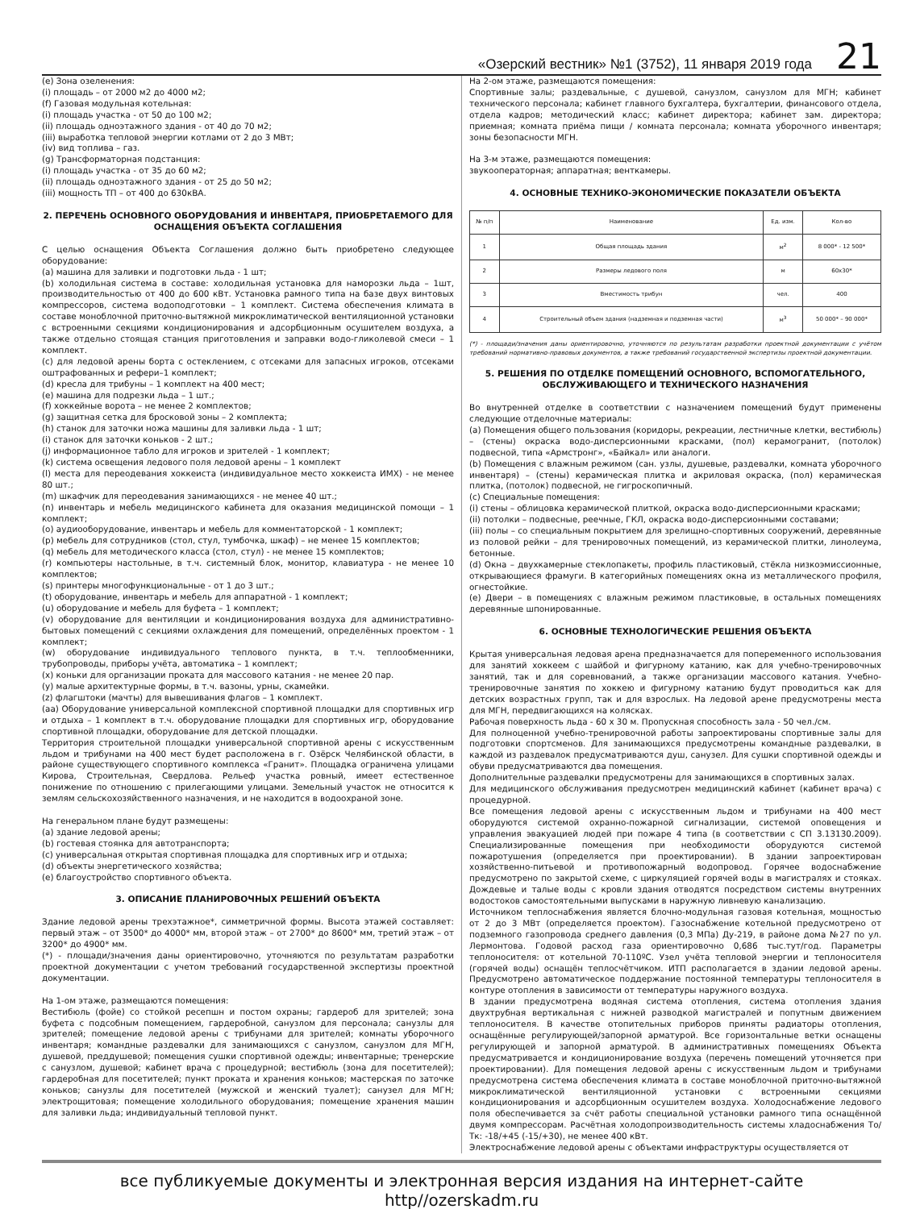«Озерский вестник» №1 (3752), 11 января 2019 года 21
(e) Зона озеленения:
(i) площадь – от 2000 м2 до 4000 м2;
(f) Газовая модульная котельная:
(i) площадь участка - от 50 до 100 м2;
(ii) площадь одноэтажного здания - от 40 до 70 м2;
(iii) выработка тепловой энергии котлами от 2 до 3 МВт;
(iv) вид топлива – газ.
(g) Трансформаторная подстанция:
(i) площадь участка - от 35 до 60 м2;
(ii) площадь одноэтажного здания - от 25 до 50 м2;
(iii) мощность ТП – от 400 до 630кВА.
2. ПЕРЕЧЕНЬ ОСНОВНОГО ОБОРУДОВАНИЯ И ИНВЕНТАРЯ, ПРИОБРЕТАЕМОГО ДЛЯ ОСНАЩЕНИЯ ОБЪЕКТА СОГЛАШЕНИЯ
С целью оснащения Объекта Соглашения должно быть приобретено следующее оборудование:
(a) машина для заливки и подготовки льда - 1 шт;
(b) холодильная система в составе: холодильная установка для наморозки льда – 1шт, производительностью от 400 до 600 кВт. Установка рамного типа на базе двух винтовых компрессоров, система водоподготовки – 1 комплект. Система обеспечения климата в составе моноблочной приточно-вытяжной микроклиматической вентиляционной установки с встроенными секциями кондиционирования и адсорбционным осушителем воздуха, а также отдельно стоящая станция приготовления и заправки водо-гликолевой смеси – 1 комплект.
(c) для ледовой арены борта с остеклением, с отсеками для запасных игроков, отсеками оштрафованных и рефери–1 комплект;
(d) кресла для трибуны – 1 комплект на 400 мест;
(e) машина для подрезки льда – 1 шт.;
(f) хоккейные ворота – не менее 2 комплектов;
(g) защитная сетка для бросковой зоны – 2 комплекта;
(h) станок для заточки ножа машины для заливки льда - 1 шт;
(i) станок для заточки коньков - 2 шт.;
(j) информационное табло для игроков и зрителей - 1 комплект;
(k) система освещения ледового поля ледовой арены – 1 комплект
(l) места для переодевания хоккеиста (индивидуальное место хоккеиста ИМХ) - не менее 80 шт.;
(m) шкафчик для переодевания занимающихся - не менее 40 шт.;
(n) инвентарь и мебель медицинского кабинета для оказания медицинской помощи – 1 комплект;
(o) аудиооборудование, инвентарь и мебель для комментаторской - 1 комплект;
(p) мебель для сотрудников (стол, стул, тумбочка, шкаф) – не менее 15 комплектов;
(q) мебель для методического класса (стол, стул) - не менее 15 комплектов;
(r) компьютеры настольные, в т.ч. системный блок, монитор, клавиатура - не менее 10 комплектов;
(s) принтеры многофункциональные - от 1 до 3 шт.;
(t) оборудование, инвентарь и мебель для аппаратной - 1 комплект;
(u) оборудование и мебель для буфета – 1 комплект;
(v) оборудование для вентиляции и кондиционирования воздуха для административно-бытовых помещений с секциями охлаждения для помещений, определённых проектом - 1 комплект;
(w) оборудование индивидуального теплового пункта, в т.ч. теплообменники, трубопроводы, приборы учёта, автоматика – 1 комплект;
(x) коньки для организации проката для массового катания - не менее 20 пар.
(y) малые архитектурные формы, в т.ч. вазоны, урны, скамейки.
(z) флагштоки (мачты) для вывешивания флагов – 1 комплект.
(aa) Оборудование универсальной комплексной спортивной площадки для спортивных игр и отдыха – 1 комплект в т.ч. оборудование площадки для спортивных игр, оборудование спортивной площадки, оборудование для детской площадки.
Территория строительной площадки универсальной спортивной арены с искусственным льдом и трибунами на 400 мест будет расположена в г. Озёрск Челябинской области, в районе существующего спортивного комплекса «Гранит». Площадка ограничена улицами Кирова, Строительная, Свердлова. Рельеф участка ровный, имеет естественное понижение по отношению с прилегающими улицами. Земельный участок не относится к землям сельскохозяйственного назначения, и не находится в водоохраной зоне.
На генеральном плане будут размещены:
(a) здание ледовой арены;
(b) гостевая стоянка для автотранспорта;
(c) универсальная открытая спортивная площадка для спортивных игр и отдыха;
(d) объекты энергетического хозяйства;
(e) благоустройство спортивного объекта.
3. ОПИСАНИЕ ПЛАНИРОВОЧНЫХ РЕШЕНИЙ ОБЪЕКТА
Здание ледовой арены трехэтажное*, симметричной формы. Высота этажей составляет: первый этаж – от 3500* до 4000* мм, второй этаж – от 2700* до 8600* мм, третий этаж – от 3200* до 4900* мм.
(*) - площади/значения даны ориентировочно, уточняются по результатам разработки проектной документации с учетом требований государственной экспертизы проектной документации.
На 1-ом этаже, размещаются помещения:
Вестибюль (фойе) со стойкой ресепшн и постом охраны; гардероб для зрителей; зона буфета с подсобным помещением, гардеробной, санузлом для персонала; санузлы для зрителей; помещение ледовой арены с трибунами для зрителей; комнаты уборочного инвентаря; командные раздевалки для занимающихся с санузлом, санузлом для МГН, душевой, преддушевой; помещения сушки спортивной одежды; инвентарные; тренерские с санузлом, душевой; кабинет врача с процедурной; вестибюль (зона для посетителей); гардеробная для посетителей; пункт проката и хранения коньков; мастерская по заточке коньков; санузлы для посетителей (мужской и женский туалет); санузел для МГН; электрощитовая; помещение холодильного оборудования; помещение хранения машин для заливки льда; индивидуальный тепловой пункт.
На 2-ом этаже, размещаются помещения:
Спортивные залы; раздевальные, с душевой, санузлом, санузлом для МГН; кабинет технического персонала; кабинет главного бухгалтера, бухгалтерии, финансового отдела, отдела кадров; методический класс; кабинет директора; кабинет зам. директора; приемная; комната приёма пищи / комната персонала; комната уборочного инвентаря; зоны безопасности МГН.
На 3-м этаже, размещаются помещения:
звукооператорная; аппаратная; венткамеры.
4. ОСНОВНЫЕ ТЕХНИКО-ЭКОНОМИЧЕСКИЕ ПОКАЗАТЕЛИ ОБЪЕКТА
| № п/п | Наименование | Ед. изм. | Кол-во |
| --- | --- | --- | --- |
| 1 | Общая площадь здания | м<sup>2</sup> | 8 000* - 12 500* |
| 2 | Размеры ледового поля | м | 60х30* |
| 3 | Вместимость трибун | чел. | 400 |
| 4 | Строительный объем здания (надземная и подземная части) | м<sup>3</sup> | 50 000* – 90 000* |
(*) - площади/значения даны ориентировочно, уточняются по результатам разработки проектной документации с учётом требований нормативно-правовых документов, а также требований государственной экспертизы проектной документации.
5. РЕШЕНИЯ ПО ОТДЕЛКЕ ПОМЕЩЕНИЙ ОСНОВНОГО, ВСПОМОГАТЕЛЬНОГО, ОБСЛУЖИВАЮЩЕГО И ТЕХНИЧЕСКОГО НАЗНАЧЕНИЯ
Во внутренней отделке в соответствии с назначением помещений будут применены следующие отделочные материалы:
(a) Помещения общего пользования (коридоры, рекреации, лестничные клетки, вестибюль) – (стены) окраска водо-дисперсионными красками, (пол) керамогранит, (потолок) подвесной, типа «Армстронг», «Байкал» или аналоги.
(b) Помещения с влажным режимом (сан. узлы, душевые, раздевалки, комната уборочного инвентаря) – (стены) керамическая плитка и акриловая окраска, (пол) керамическая плитка, (потолок) подвесной, не гигроскопичный.
(c) Специальные помещения:
(i) стены – облицовка керамической плиткой, окраска водо-дисперсионными красками;
(ii) потолки – подвесные, реечные, ГКЛ, окраска водо-дисперсионными составами;
(iii) полы – со специальным покрытием для зрелищно-спортивных сооружений, деревянные из половой рейки – для тренировочных помещений, из керамической плитки, линолеума, бетонные.
(d) Окна – двухкамерные стеклопакеты, профиль пластиковый, стёкла низкоэмиссионные, открывающиеся фрамуги. В категорийных помещениях окна из металлического профиля, огнестойкие.
(e) Двери – в помещениях с влажным режимом пластиковые, в остальных помещениях деревянные шпонированные.
6. ОСНОВНЫЕ ТЕХНОЛОГИЧЕСКИЕ РЕШЕНИЯ ОБЪЕКТА
Крытая универсальная ледовая арена предназначается для попеременного использования для занятий хоккеем с шайбой и фигурному катанию, как для учебно-тренировочных занятий, так и для соревнований, а также организации массового катания. Учебно-тренировочные занятия по хоккею и фигурному катанию будут проводиться как для детских возрастных групп, так и для взрослых. На ледовой арене предусмотрены места для МГН, передвигающихся на колясках.
Рабочая поверхность льда - 60 х 30 м. Пропускная способность зала - 50 чел./см.
Для полноценной учебно-тренировочной работы запроектированы спортивные залы для подготовки спортсменов. Для занимающихся предусмотрены командные раздевалки, в каждой из раздевалок предусматриваются душ, санузел. Для сушки спортивной одежды и обуви предусматриваются два помещения.
Дополнительные раздевалки предусмотрены для занимающихся в спортивных залах.
Для медицинского обслуживания предусмотрен медицинский кабинет (кабинет врача) с процедурной.
Все помещения ледовой арены с искусственным льдом и трибунами на 400 мест оборудуются системой охранно-пожарной сигнализации, системой оповещения и управления эвакуацией людей при пожаре 4 типа (в соответствии с СП 3.13130.2009). Специализированные помещения при необходимости оборудуются системой пожаротушения (определяется при проектировании). В здании запроектирован хозяйственно-питьевой и противопожарный водопровод. Горячее водоснабжение предусмотрено по закрытой схеме, с циркуляцией горячей воды в магистралях и стояках. Дождевые и талые воды с кровли здания отводятся посредством системы внутренних водостоков самостоятельными выпусками в наружную ливневую канализацию.
Источником теплоснабжения является блочно-модульная газовая котельная, мощностью от 2 до 3 МВт (определяется проектом). Газоснабжение котельной предусмотрено от подземного газопровода среднего давления (0,3 МПа) Ду-219, в районе дома №27 по ул. Лермонтова. Годовой расход газа ориентировочно 0,686 тыс.тут/год. Параметры теплоносителя: от котельной 70-110ºС. Узел учёта тепловой энергии и теплоносителя (горячей воды) оснащён теплосчётчиком. ИТП располагается в здании ледовой арены. Предусмотрено автоматическое поддержание постоянной температуры теплоносителя в контуре отопления в зависимости от температуры наружного воздуха.
В здании предусмотрена водяная система отопления, система отопления здания двухтрубная вертикальная с нижней разводкой магистралей и попутным движением теплоносителя. В качестве отопительных приборов приняты радиаторы отопления, оснащённые регулирующей/запорной арматурой. Все горизонтальные ветки оснащены регулирующей и запорной арматурой. В административных помещениях Объекта предусматривается и кондиционирование воздуха (перечень помещений уточняется при проектировании). Для помещения ледовой арены с искусственным льдом и трибунами предусмотрена система обеспечения климата в составе моноблочной приточно-вытяжной микроклиматической вентиляционной установки с встроенными секциями кондиционирования и адсорбционным осушителем воздуха. Холодоснабжение ледового поля обеспечивается за счёт работы специальной установки рамного типа оснащённой двумя компрессорам. Расчётная холодопроизводительность системы хладоснабжения То/Тк: -18/+45 (-15/+30), не менее 400 кВт.
Электроснабжение ледовой арены с объектами инфраструктуры осуществляется от
все публикуемые документы и электронная версия издания на интернет-сайте http//ozerskadm.ru